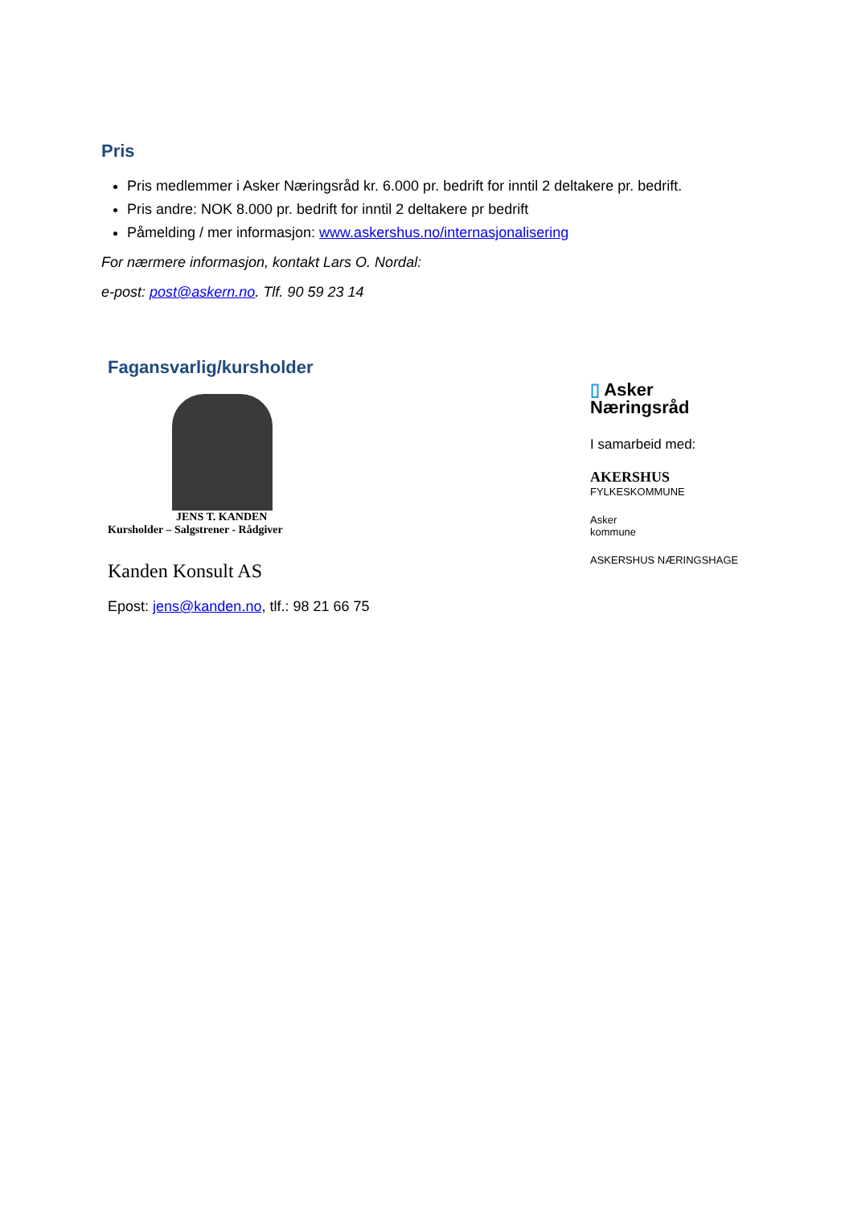Pris
Pris medlemmer i Asker Næringsråd kr. 6.000 pr. bedrift for inntil 2 deltakere pr. bedrift.
Pris andre: NOK 8.000 pr. bedrift for inntil 2 deltakere pr bedrift
Påmelding / mer informasjon: www.askershus.no/internasjonalisering
For nærmere informasjon, kontakt Lars O. Nordal:
e-post: post@askern.no. Tlf. 90 59 23 14
Fagansvarlig/kursholder
JENS T. KANDEN
Kursholder – Salgstrener - Rådgiver
Kanden Konsult AS
Epost: jens@kanden.no, tlf.: 98 21 66 75
▯ Asker
Næringsråd
I samarbeid med:
AKERSHUS
FYLKESKOMMUNE
Asker
kommune
ASKERSHUS NÆRINGSHAGE